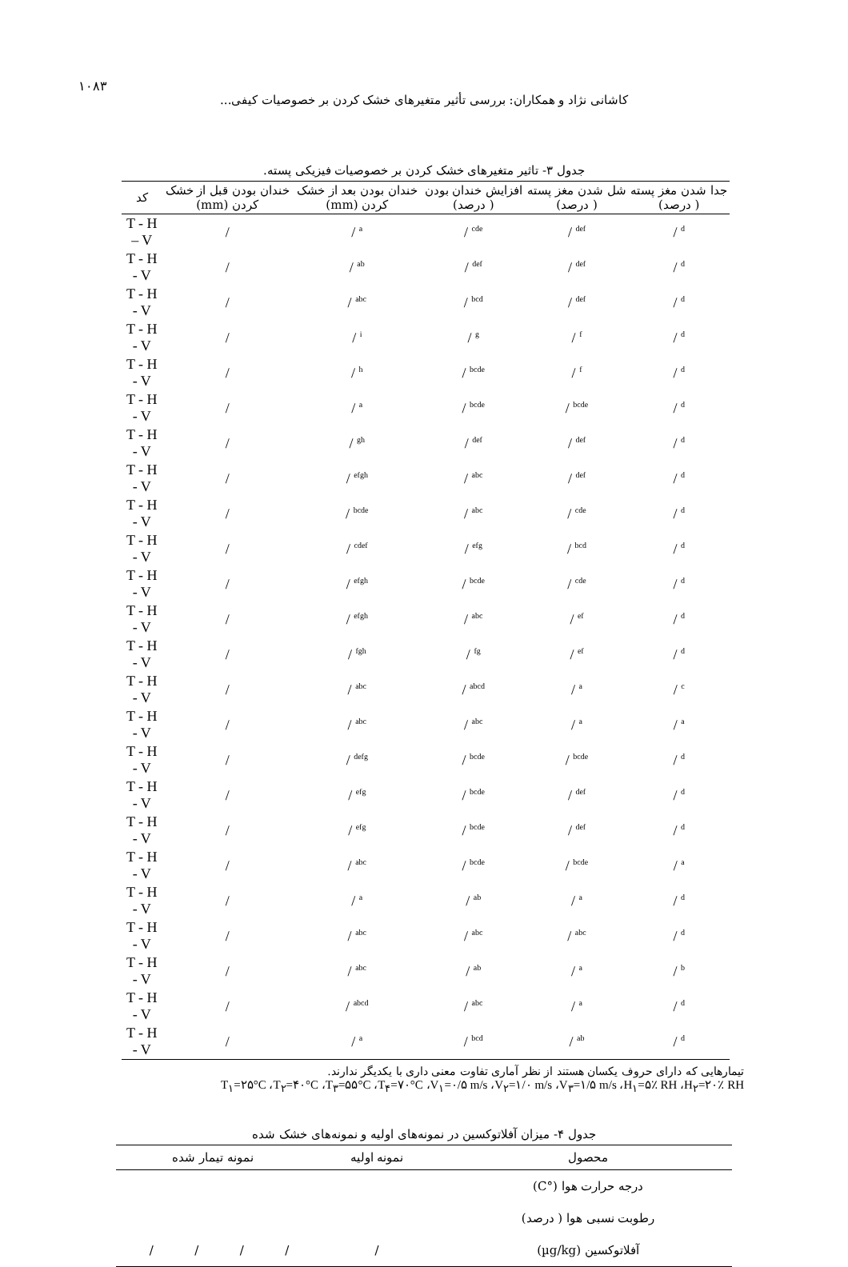۱۰۸۳
کاشانی نژاد و همکاران: بررسی تأثیر متغیرهای خشک کردن بر خصوصیات کیفی...
جدول ۳- تاثیر متغیرهای خشک کردن بر خصوصیات فیزیکی پسته.
| کد | خندان بودن قبل از خشک کردن (mm) | خندان بودن بعد از خشک کردن (mm) | افزایش خندان بودن ( درصد) | شل شدن مغز پسته ( درصد) | جدا شدن مغز پسته ( درصد) |
| --- | --- | --- | --- | --- | --- |
| T - H – V | / | / <sup>a</sup> | / <sup>cde</sup> | / <sup>def</sup> | / <sup>d</sup> |
| T - H - V | / | / <sup>ab</sup> | / <sup>def</sup> | / <sup>def</sup> | / <sup>d</sup> |
| T - H - V | / | / <sup>abc</sup> | / <sup>bcd</sup> | / <sup>def</sup> | / <sup>d</sup> |
| T - H - V | / | / <sup>i</sup> | / <sup>g</sup> | / <sup>f</sup> | / <sup>d</sup> |
| T - H - V | / | / <sup>h</sup> | / <sup>bcde</sup> | / <sup>f</sup> | / <sup>d</sup> |
| T - H - V | / | / <sup>a</sup> | / <sup>bcde</sup> | / <sup>bcde</sup> | / <sup>d</sup> |
| T - H - V | / | / <sup>gh</sup> | / <sup>def</sup> | / <sup>def</sup> | / <sup>d</sup> |
| T - H - V | / | / <sup>efgh</sup> | / <sup>abc</sup> | / <sup>def</sup> | / <sup>d</sup> |
| T - H - V | / | / <sup>bcde</sup> | / <sup>abc</sup> | / <sup>cde</sup> | / <sup>d</sup> |
| T - H - V | / | / <sup>cdef</sup> | / <sup>efg</sup> | / <sup>bcd</sup> | / <sup>d</sup> |
| T - H - V | / | / <sup>efgh</sup> | / <sup>bcde</sup> | / <sup>cde</sup> | / <sup>d</sup> |
| T - H - V | / | / <sup>efgh</sup> | / <sup>abc</sup> | / <sup>ef</sup> | / <sup>d</sup> |
| T - H - V | / | / <sup>fgh</sup> | / <sup>fg</sup> | / <sup>ef</sup> | / <sup>d</sup> |
| T - H - V | / | / <sup>abc</sup> | / <sup>abcd</sup> | / <sup>a</sup> | / <sup>c</sup> |
| T - H - V | / | / <sup>abc</sup> | / <sup>abc</sup> | / <sup>a</sup> | / <sup>a</sup> |
| T - H - V | / | / <sup>defg</sup> | / <sup>bcde</sup> | / <sup>bcde</sup> | / <sup>d</sup> |
| T - H - V | / | / <sup>efg</sup> | / <sup>bcde</sup> | / <sup>def</sup> | / <sup>d</sup> |
| T - H - V | / | / <sup>efg</sup> | / <sup>bcde</sup> | / <sup>def</sup> | / <sup>d</sup> |
| T - H - V | / | / <sup>abc</sup> | / <sup>bcde</sup> | / <sup>bcde</sup> | / <sup>a</sup> |
| T - H - V | / | / <sup>a</sup> | / <sup>ab</sup> | / <sup>a</sup> | / <sup>d</sup> |
| T - H - V | / | / <sup>abc</sup> | / <sup>abc</sup> | / <sup>abc</sup> | / <sup>d</sup> |
| T - H - V | / | / <sup>abc</sup> | / <sup>ab</sup> | / <sup>a</sup> | / <sup>b</sup> |
| T - H - V | / | / <sup>abcd</sup> | / <sup>abc</sup> | / <sup>a</sup> | / <sup>d</sup> |
| T - H - V | / | / <sup>a</sup> | / <sup>bcd</sup> | / <sup>ab</sup> | / <sup>d</sup> |
تیمارهایی که دارای حروف یکسان هستند از نظر آماری تفاوت معنی داری با یکدیگر ندارند.
T<sub>۱</sub>=۲۵°C ،T<sub>۲</sub>=۴۰°C ،T<sub>۳</sub>=۵۵°C ،T<sub>۴</sub>=۷۰°C ،V<sub>۱</sub>=۰/۵ m/s ،V<sub>۲</sub>=۱/۰ m/s ،V<sub>۳</sub>=۱/۵ m/s ،H<sub>۱</sub>=۵٪ RH ،H<sub>۲</sub>=۲۰٪ RH
جدول ۴- میزان آفلاتوکسین در نمونه‌های اولیه و نمونه‌های خشک شده
| محصول | نمونه اولیه | نمونه تیمار شده | | | | |
| --- | --- | --- | --- | --- | --- | --- |
| درجه حرارت هوا (°C) | | | | | | |
| رطوبت نسبی هوا ( درصد) | | | | | | |
| آفلاتوکسین (µg/kg) | / | / | / | / | / | |